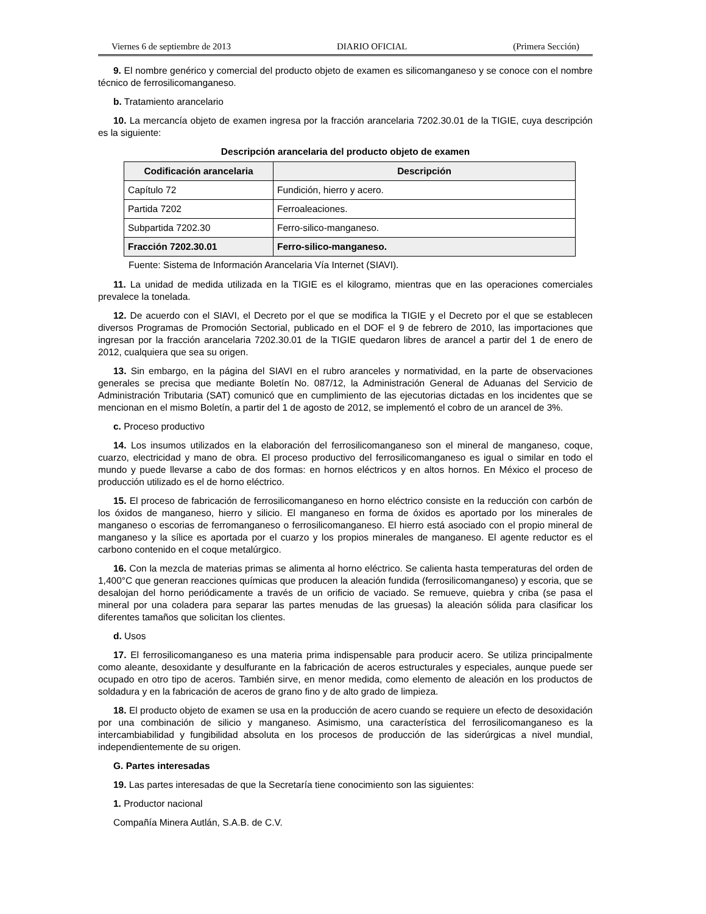Viernes 6 de septiembre de 2013 DIARIO OFICIAL (Primera Sección)
9. El nombre genérico y comercial del producto objeto de examen es silicomanganeso y se conoce con el nombre técnico de ferrosilicomanganeso.
b. Tratamiento arancelario
10. La mercancía objeto de examen ingresa por la fracción arancelaria 7202.30.01 de la TIGIE, cuya descripción es la siguiente:
Descripción arancelaria del producto objeto de examen
| Codificación arancelaria | Descripción |
| --- | --- |
| Capítulo 72 | Fundición, hierro y acero. |
| Partida 7202 | Ferroaleaciones. |
| Subpartida 7202.30 | Ferro-silico-manganeso. |
| Fracción 7202.30.01 | Ferro-silico-manganeso. |
Fuente: Sistema de Información Arancelaria Vía Internet (SIAVI).
11. La unidad de medida utilizada en la TIGIE es el kilogramo, mientras que en las operaciones comerciales prevalece la tonelada.
12. De acuerdo con el SIAVI, el Decreto por el que se modifica la TIGIE y el Decreto por el que se establecen diversos Programas de Promoción Sectorial, publicado en el DOF el 9 de febrero de 2010, las importaciones que ingresan por la fracción arancelaria 7202.30.01 de la TIGIE quedaron libres de arancel a partir del 1 de enero de 2012, cualquiera que sea su origen.
13. Sin embargo, en la página del SIAVI en el rubro aranceles y normatividad, en la parte de observaciones generales se precisa que mediante Boletín No. 087/12, la Administración General de Aduanas del Servicio de Administración Tributaria (SAT) comunicó que en cumplimiento de las ejecutorias dictadas en los incidentes que se mencionan en el mismo Boletín, a partir del 1 de agosto de 2012, se implementó el cobro de un arancel de 3%.
c. Proceso productivo
14. Los insumos utilizados en la elaboración del ferrosilicomanganeso son el mineral de manganeso, coque, cuarzo, electricidad y mano de obra. El proceso productivo del ferrosilicomanganeso es igual o similar en todo el mundo y puede llevarse a cabo de dos formas: en hornos eléctricos y en altos hornos. En México el proceso de producción utilizado es el de horno eléctrico.
15. El proceso de fabricación de ferrosilicomanganeso en horno eléctrico consiste en la reducción con carbón de los óxidos de manganeso, hierro y silicio. El manganeso en forma de óxidos es aportado por los minerales de manganeso o escorias de ferromanganeso o ferrosilicomanganeso. El hierro está asociado con el propio mineral de manganeso y la sílice es aportada por el cuarzo y los propios minerales de manganeso. El agente reductor es el carbono contenido en el coque metalúrgico.
16. Con la mezcla de materias primas se alimenta al horno eléctrico. Se calienta hasta temperaturas del orden de 1,400°C que generan reacciones químicas que producen la aleación fundida (ferrosilicomanganeso) y escoria, que se desalojan del horno periódicamente a través de un orificio de vaciado. Se remueve, quiebra y criba (se pasa el mineral por una coladera para separar las partes menudas de las gruesas) la aleación sólida para clasificar los diferentes tamaños que solicitan los clientes.
d. Usos
17. El ferrosilicomanganeso es una materia prima indispensable para producir acero. Se utiliza principalmente como aleante, desoxidante y desulfurante en la fabricación de aceros estructurales y especiales, aunque puede ser ocupado en otro tipo de aceros. También sirve, en menor medida, como elemento de aleación en los productos de soldadura y en la fabricación de aceros de grano fino y de alto grado de limpieza.
18. El producto objeto de examen se usa en la producción de acero cuando se requiere un efecto de desoxidación por una combinación de silicio y manganeso. Asimismo, una característica del ferrosilicomanganeso es la intercambiabilidad y fungibilidad absoluta en los procesos de producción de las siderúrgicas a nivel mundial, independientemente de su origen.
G. Partes interesadas
19. Las partes interesadas de que la Secretaría tiene conocimiento son las siguientes:
1. Productor nacional
Compañía Minera Autlán, S.A.B. de C.V.